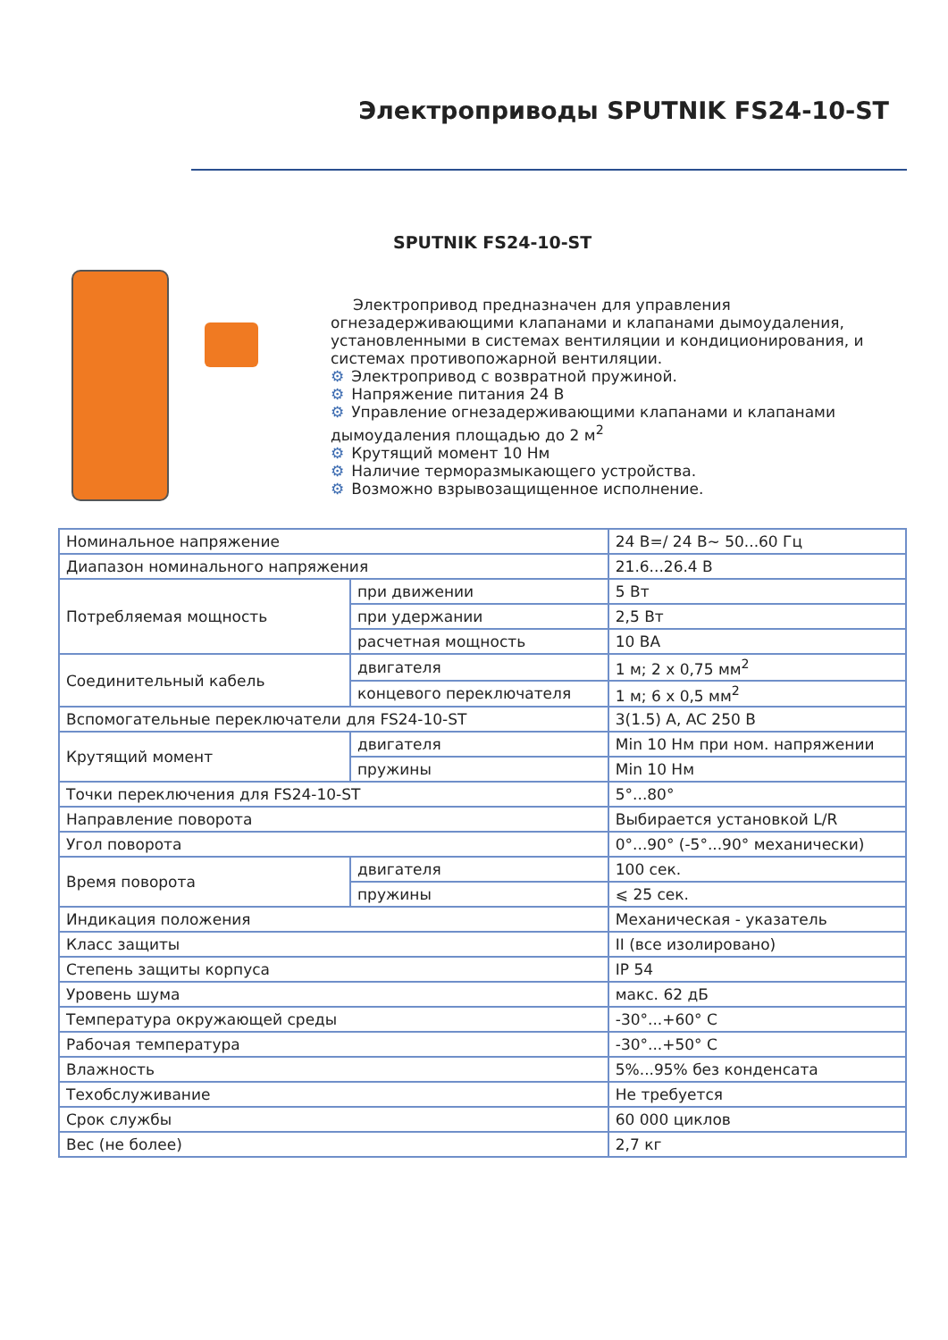Электроприводы SPUTNIK FS24-10-ST
SPUTNIK FS24-10-ST
Электропривод предназначен для управления огнезадерживающими клапанами и клапанами дымоудаления, установленными в системах вентиляции и кондиционирования, и системах противопожарной вентиляции.
⚙ Электропривод с возвратной пружиной.
⚙ Напряжение питания 24 В
⚙ Управление огнезадерживающими клапанами и клапанами дымоудаления площадью до 2 м<sup>2</sup>
⚙ Крутящий момент 10 Нм
⚙ Наличие терморазмыкающего устройства.
⚙ Возможно взрывозащищенное исполнение.
| Номинальное напряжение | | 24 В=/ 24 В~ 50...60 Гц |
| Диапазон номинального напряжения | | 21.6...26.4 В |
| Потребляемая мощность | при движении | 5 Вт |
| | при удержании | 2,5 Вт |
| | расчетная мощность | 10 ВА |
| Соединительный кабель | двигателя | 1 м; 2 х 0,75 мм<sup>2</sup> |
| | концевого переключателя | 1 м; 6 х 0,5 мм<sup>2</sup> |
| Вспомогательные переключатели для FS24-10-ST | | 3(1.5) A, AC 250 B |
| Крутящий момент | двигателя | Min 10 Нм при ном. напряжении |
| | пружины | Min 10 Нм |
| Точки переключения для FS24-10-ST | | 5°...80° |
| Направление поворота | | Выбирается установкой L/R |
| Угол поворота | | 0°...90° (-5°...90° механически) |
| Время поворота | двигателя | 100 сек. |
| | пружины | ⩽ 25 сек. |
| Индикация положения | | Механическая - указатель |
| Класс защиты | | II (все изолировано) |
| Степень защиты корпуса | | IP 54 |
| Уровень шума | | макс. 62 дБ |
| Температура окружающей среды | | -30°...+60° С |
| Рабочая температура | | -30°...+50° С |
| Влажность | | 5%...95% без конденсата |
| Техобслуживание | | Не требуется |
| Срок службы | | 60 000 циклов |
| Вес (не более) | | 2,7 кг |